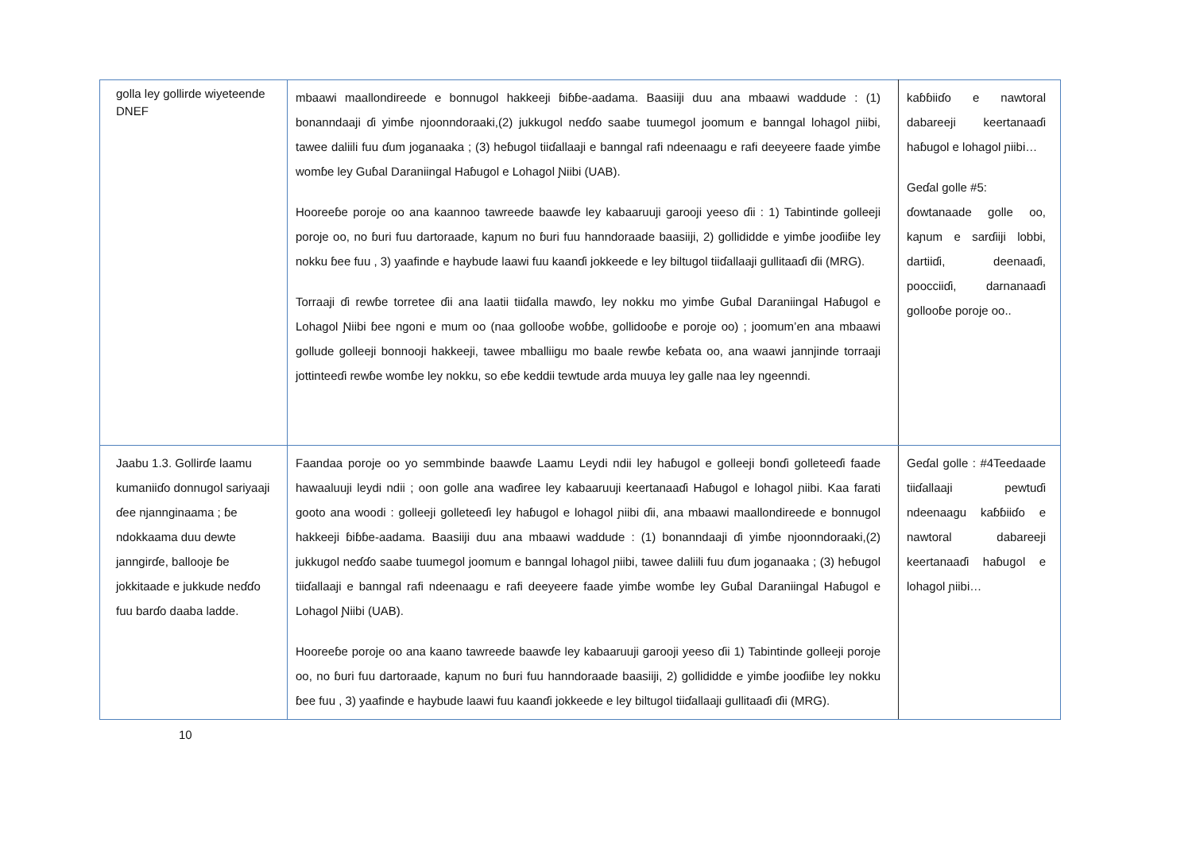| golla ley gollirde wiyeteende DNEF | mbaawi maallondireede e bonnugol hakkeeji ɓiɓɓe-aadama. Baasiiji duu ana mbaawi waddude : (1) bonanndaaji ɗi yimɓe njoonndoraaki,(2) jukkugol neɗɗo saabe tuumegol joomum e banngal lohagol ɲiibi, tawee daliili fuu ɗum joganaaka ; (3) heɓugol tiiɗallaaji e banngal rafi ndeenaagu e rafi deeyeere faade yimɓe womɓe ley Guɓal Daraniingal Haɓugol e Lohagol Ɲiibi (UAB). Hooreeɓe poroje oo ana kaannoo tawreede baawɗe ley kabaaruuji garooji yeeso ɗii : 1) Tabintinde golleeji poroje oo, no ɓuri fuu dartoraade, kaɲum no ɓuri fuu hanndoraade baasiiji, 2) gollididde e yimɓe jooɗiiɓe ley nokku ɓee fuu , 3) yaafinde e haybude laawi fuu kaanɗi jokkeede e ley biltugol tiiɗallaaji gullitaaɗi ɗii (MRG). Torraaji ɗi rewɓe torretee ɗii ana laatii tiiɗalla mawɗo, ley nokku mo yimɓe Guɓal Daraniingal Haɓugol e Lohagol Ɲiibi ɓee ngoni e mum oo (naa gollooɓe woɓɓe, gollidooɓe e poroje oo) ; joomum’en ana mbaawi gollude golleeji bonnooji hakkeeji, tawee mballiigu mo baale rewɓe keɓata oo, ana waawi jannjinde torraaji jottinteeɗi rewɓe womɓe ley nokku, so eɓe keddii tewtude arda muuya ley galle naa ley ngeenndi. | kaɓɓiiɗo e nawtoral dabareeji keertanaaɗi haɓugol e lohagol ɲiibi… Geɗal golle #5: ɗowtanaade golle oo, kaɲum e sarɗiiji lobbi, dartiiɗi, deenaaɗi, poocciiɗi, darnanaaɗi gollooɓe poroje oo.. |
| Jaabu 1.3. Gollirɗe laamu kumaniiɗo donnugol sariyaaji ɗee njannginaama ; ɓe ndokkaama duu dewte janngirɗe, ballooje ɓe jokkitaade e jukkude neɗɗo fuu barɗo daaba ladde. | Faandaa poroje oo yo semmbinde baawɗe Laamu Leydi ndii ley haɓugol e golleeji bonɗi golleteeɗi faade hawaaluuji leydi ndii ; oon golle ana waɗiree ley kabaaruuji keertanaaɗi Haɓugol e lohagol ɲiibi. Kaa farati gooto ana woodi : golleeji golleteeɗi ley haɓugol e lohagol ɲiibi ɗii, ana mbaawi maallondireede e bonnugol hakkeeji ɓiɓɓe-aadama. Baasiiji duu ana mbaawi waddude : (1) bonanndaaji ɗi yimɓe njoonndoraaki,(2) jukkugol neɗɗo saabe tuumegol joomum e banngal lohagol ɲiibi, tawee daliili fuu ɗum joganaaka ; (3) heɓugol tiiɗallaaji e banngal rafi ndeenaagu e rafi deeyeere faade yimɓe womɓe ley Guɓal Daraniingal Haɓugol e Lohagol Ɲiibi (UAB). Hooreeɓe poroje oo ana kaano tawreede baawɗe ley kabaaruuji garooji yeeso ɗii 1) Tabintinde golleeji poroje oo, no ɓuri fuu dartoraade, kaɲum no ɓuri fuu hanndoraade baasiiji, 2) gollididde e yimɓe jooɗiiɓe ley nokku ɓee fuu , 3) yaafinde e haybude laawi fuu kaanɗi jokkeede e ley biltugol tiiɗallaaji gullitaaɗi ɗii (MRG). | Geɗal golle : #4Teedaade tiiɗallaaji pewtuɗi ndeenaagu kaɓɓiiɗo e nawtoral dabareeji keertanaaɗi haɓugol e lohagol ɲiibi… |
10